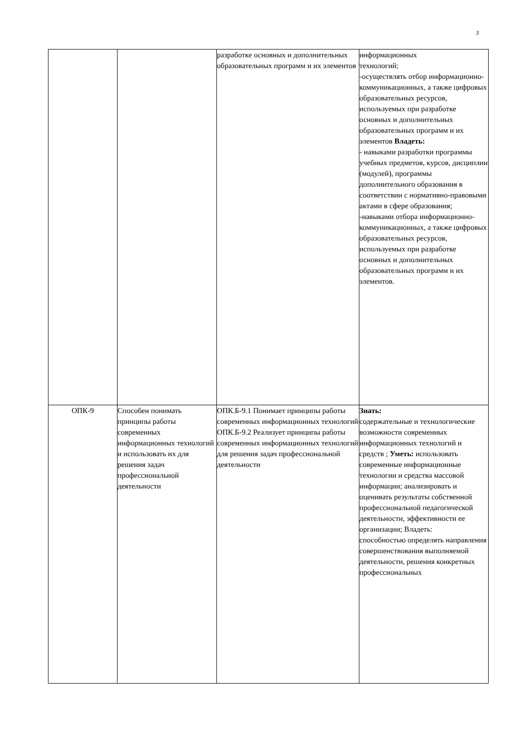3
| | | разработке основных и дополнительных образовательных программ и их элементов | информационных технологий; -осуществлять отбор информационно-коммуникационных, а также цифровых образовательных ресурсов, используемых при разработке основных и дополнительных образовательных программ и их элементов Владеть: - навыками разработки программы учебных предметов, курсов, дисциплин (модулей), программы дополнительного образования в соответствии с нормативно-правовыми актами в сфере образования; -навыками отбора информационно-коммуникационных, а также цифровых образовательных ресурсов, используемых при разработке основных и дополнительных образовательных программ и их элементов. |
| ОПК-9 | Способен понимать принципы работы современных информационных технологий и использовать их для решения задач профессиональной деятельности | ОПК.Б-9.1 Понимает принципы работы современных информационных технологий ОПК.Б-9.2 Реализует принципы работы современных информационных технологий для решения задач профессиональной деятельности | Знать: содержательные и технологические возможности современных информационных технологий и средств ; Уметь: использовать современные информационные технологии и средства массовой информации; анализировать и оценивать результаты собственной профессиональной педагогической деятельности, эффективности ее организации; Владеть: способностью определять направления совершенствования выполняемой деятельности, решения конкретных профессиональных |